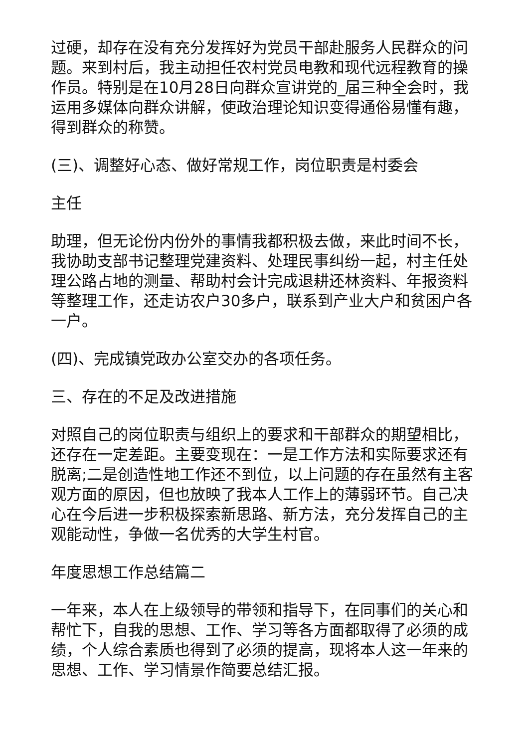过硬，却存在没有充分发挥好为党员干部赴服务人民群众的问题。来到村后，我主动担任农村党员电教和现代远程教育的操作员。特别是在10月28日向群众宣讲党的_届三种全会时，我运用多媒体向群众讲解，使政治理论知识变得通俗易懂有趣，得到群众的称赞。
(三)、调整好心态、做好常规工作，岗位职责是村委会
主任
助理，但无论份内份外的事情我都积极去做，来此时间不长，我协助支部书记整理党建资料、处理民事纠纷一起，村主任处理公路占地的测量、帮助村会计完成退耕还林资料、年报资料等整理工作，还走访农户30多户，联系到产业大户和贫困户各一户。
(四)、完成镇党政办公室交办的各项任务。
三、存在的不足及改进措施
对照自己的岗位职责与组织上的要求和干部群众的期望相比，还存在一定差距。主要变现在：一是工作方法和实际要求还有脱离;二是创造性地工作还不到位，以上问题的存在虽然有主客观方面的原因，但也放映了我本人工作上的薄弱环节。自己决心在今后进一步积极探索新思路、新方法，充分发挥自己的主观能动性，争做一名优秀的大学生村官。
年度思想工作总结篇二
一年来，本人在上级领导的带领和指导下，在同事们的关心和帮忙下，自我的思想、工作、学习等各方面都取得了必须的成绩，个人综合素质也得到了必须的提高，现将本人这一年来的思想、工作、学习情景作简要总结汇报。